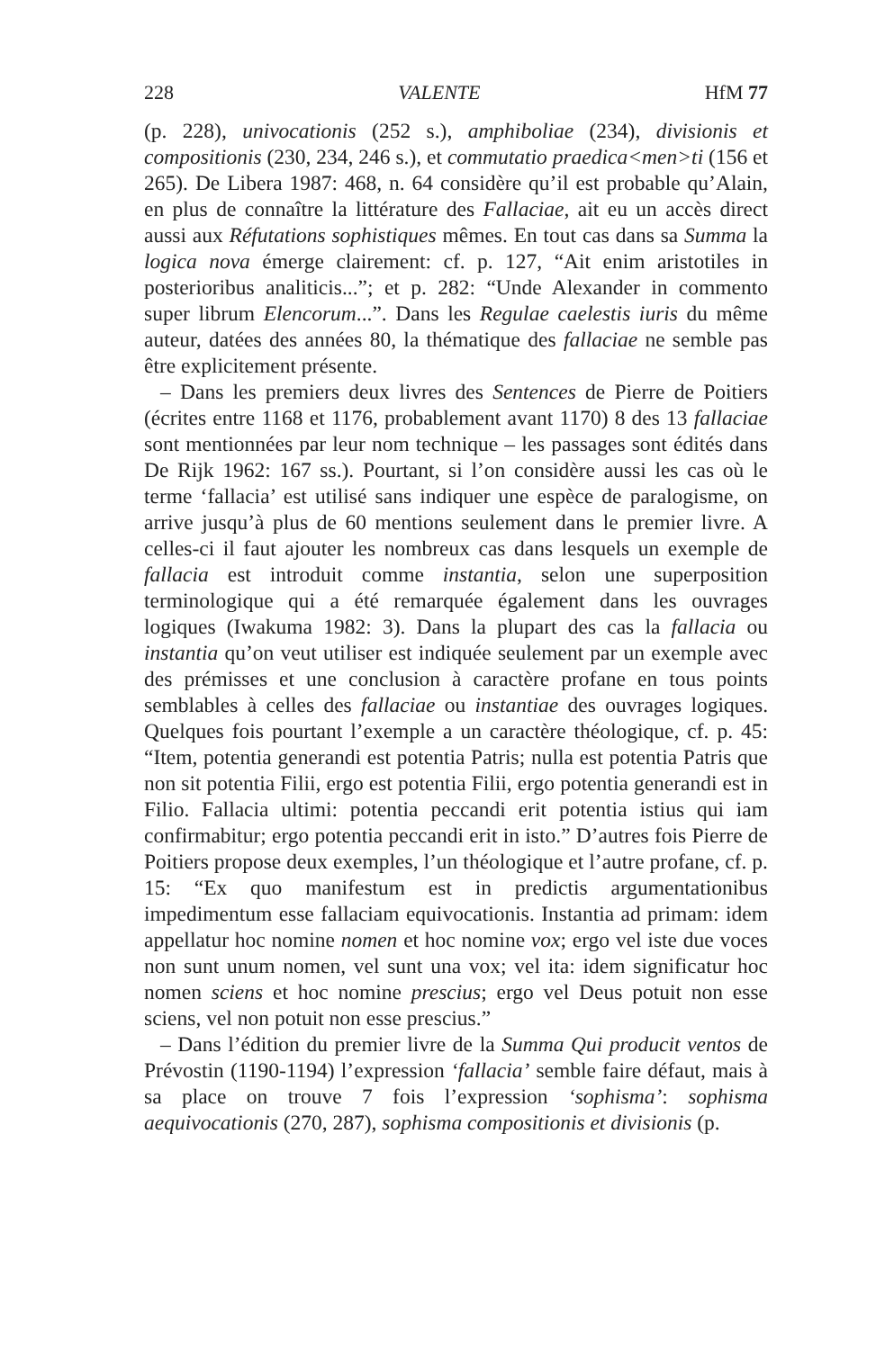228 VALENTE HfM 77
(p. 228), univocationis (252 s.), amphiboliae (234), divisionis et compositionis (230, 234, 246 s.), et commutatio praedica<men>ti (156 et 265). De Libera 1987: 468, n. 64 considère qu’il est probable qu’Alain, en plus de connaître la littérature des Fallaciae, ait eu un accès direct aussi aux Réfutations sophistiques mêmes. En tout cas dans sa Summa la logica nova émerge clairement: cf. p. 127, “Ait enim aristotiles in posterioribus analiticis...”; et p. 282: “Unde Alexander in commento super librum Elencorum...”. Dans les Regulae caelestis iuris du même auteur, datées des années 80, la thématique des fallaciae ne semble pas être explicitement présente.
– Dans les premiers deux livres des Sentences de Pierre de Poitiers (écrites entre 1168 et 1176, probablement avant 1170) 8 des 13 fallaciae sont mentionnées par leur nom technique – les passages sont édités dans De Rijk 1962: 167 ss.). Pourtant, si l’on considère aussi les cas où le terme ‘fallacia’ est utilisé sans indiquer une espèce de paralogisme, on arrive jusqu’à plus de 60 mentions seulement dans le premier livre. A celles-ci il faut ajouter les nombreux cas dans lesquels un exemple de fallacia est introduit comme instantia, selon une superposition terminologique qui a été remarquée également dans les ouvrages logiques (Iwakuma 1982: 3). Dans la plupart des cas la fallacia ou instantia qu’on veut utiliser est indiquée seulement par un exemple avec des prémisses et une conclusion à caractère profane en tous points semblables à celles des fallaciae ou instantiae des ouvrages logiques. Quelques fois pourtant l’exemple a un caractère théologique, cf. p. 45: “Item, potentia generandi est potentia Patris; nulla est potentia Patris que non sit potentia Filii, ergo est potentia Filii, ergo potentia generandi est in Filio. Fallacia ultimi: potentia peccandi erit potentia istius qui iam confirmabitur; ergo potentia peccandi erit in isto.” D’autres fois Pierre de Poitiers propose deux exemples, l’un théologique et l’autre profane, cf. p. 15: “Ex quo manifestum est in predictis argumentationibus impedimentum esse fallaciam equivocationis. Instantia ad primam: idem appellatur hoc nomine nomen et hoc nomine vox; ergo vel iste due voces non sunt unum nomen, vel sunt una vox; vel ita: idem significatur hoc nomen sciens et hoc nomine prescius; ergo vel Deus potuit non esse sciens, vel non potuit non esse prescius.”
– Dans l’édition du premier livre de la Summa Qui producit ventos de Prévostin (1190-1194) l’expression ‘fallacia’ semble faire défaut, mais à sa place on trouve 7 fois l’expression ‘sophisma’: sophisma aequivocationis (270, 287), sophisma compositionis et divisionis (p.